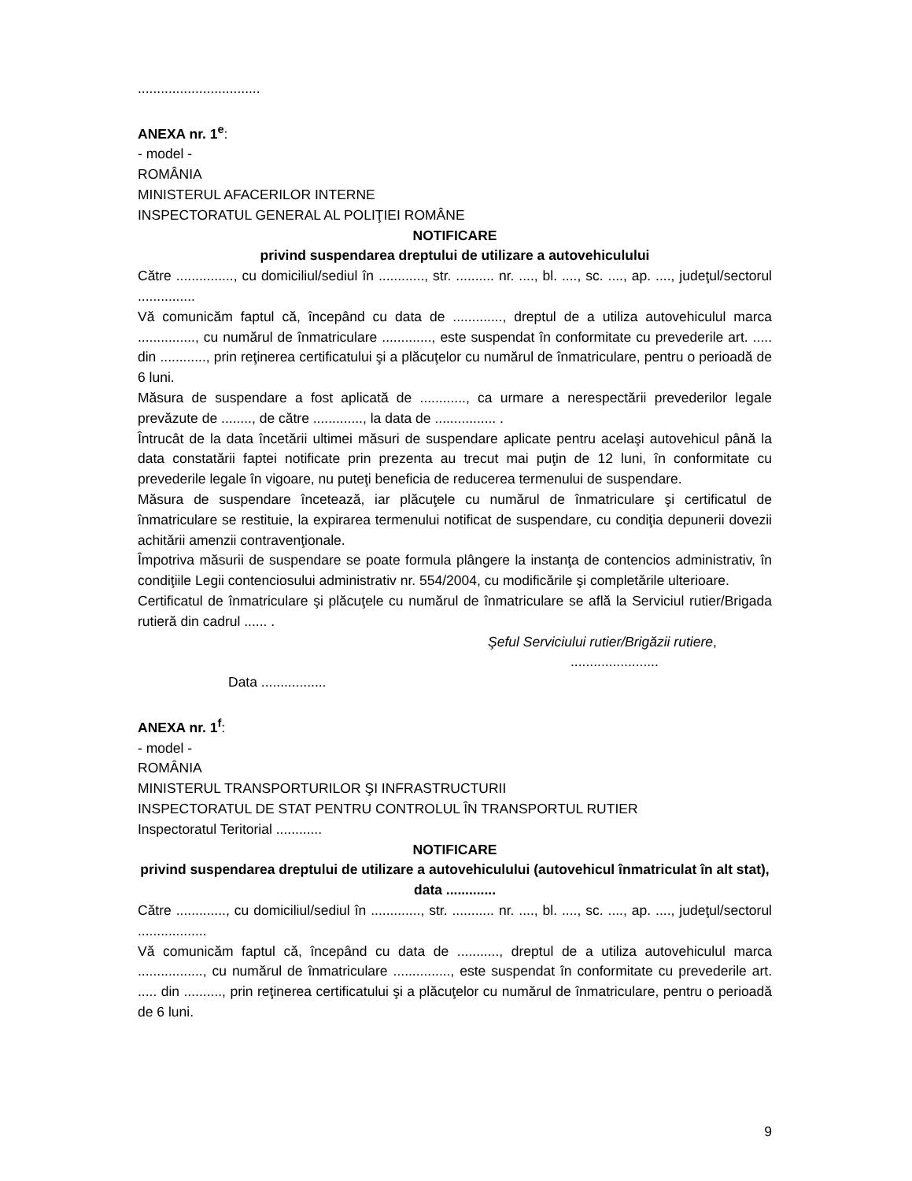................................
ANEXA nr. 1<sup>e</sup>:
- model -
ROMÂNIA
MINISTERUL AFACERILOR INTERNE
INSPECTORATUL GENERAL AL POLIŢIEI ROMÂNE
NOTIFICARE
privind suspendarea dreptului de utilizare a autovehiculului
Către ..............., cu domiciliul/sediul în ............, str. .......... nr. ...., bl. ...., sc. ...., ap. ...., judeţul/sectorul ...............
Vă comunicăm faptul că, începând cu data de ............., dreptul de a utiliza autovehiculul marca ..............., cu numărul de înmatriculare ............., este suspendat în conformitate cu prevederile art. ..... din ............, prin reţinerea certificatului şi a plăcuţelor cu numărul de înmatriculare, pentru o perioadă de 6 luni.
Măsura de suspendare a fost aplicată de ............, ca urmare a nerespectării prevederilor legale prevăzute de ........, de către ............., la data de ................ .
Întrucât de la data încetării ultimei măsuri de suspendare aplicate pentru acelaşi autovehicul până la data constatării faptei notificate prin prezenta au trecut mai puţin de 12 luni, în conformitate cu prevederile legale în vigoare, nu puteţi beneficia de reducerea termenului de suspendare.
Măsura de suspendare încetează, iar plăcuţele cu numărul de înmatriculare şi certificatul de înmatriculare se restituie, la expirarea termenului notificat de suspendare, cu condiţia depunerii dovezii achitării amenzii contravenţionale.
Împotriva măsurii de suspendare se poate formula plângere la instanţa de contencios administrativ, în condiţiile Legii contenciosului administrativ nr. 554/2004, cu modificările şi completările ulterioare.
Certificatul de înmatriculare şi plăcuţele cu numărul de înmatriculare se află la Serviciul rutier/Brigada rutieră din cadrul ...... .
Şeful Serviciului rutier/Brigăzii rutiere,
.......................
Data .................
ANEXA nr. 1<sup>f</sup>:
- model -
ROMÂNIA
MINISTERUL TRANSPORTURILOR ŞI INFRASTRUCTURII
INSPECTORATUL DE STAT PENTRU CONTROLUL ÎN TRANSPORTUL RUTIER
Inspectoratul Teritorial ............
NOTIFICARE
privind suspendarea dreptului de utilizare a autovehiculului (autovehicul înmatriculat în alt stat), data .............
Către ............., cu domiciliul/sediul în ............., str. ........... nr. ...., bl. ...., sc. ...., ap. ...., judeţul/sectorul ..................
Vă comunicăm faptul că, începând cu data de ..........., dreptul de a utiliza autovehiculul marca ................., cu numărul de înmatriculare ..............., este suspendat în conformitate cu prevederile art. ..... din .........., prin reţinerea certificatului şi a plăcuţelor cu numărul de înmatriculare, pentru o perioadă de 6 luni.
9